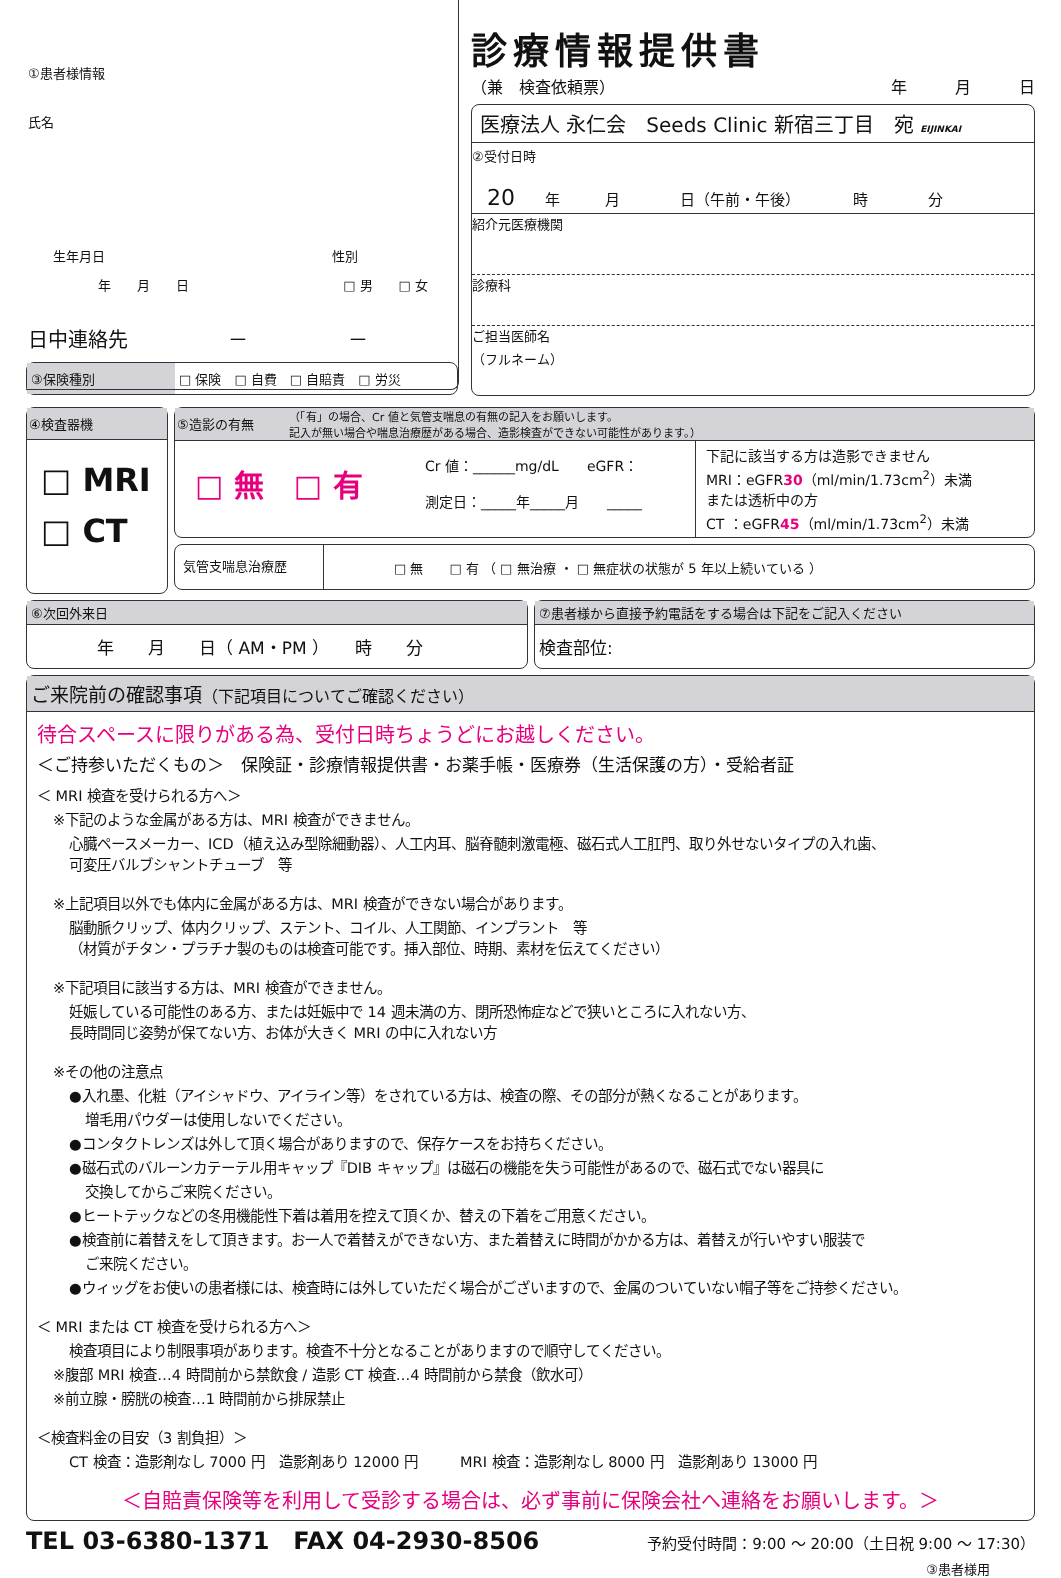①患者様情報
氏名
生年月日 性別
年　　月　　日 □ 男　　□ 女
日中連絡先　　　　　－　　　　　－
診療情報提供書
（兼　検査依頼票） 年　　　月　　　日
医療法人 永仁会　Seeds Clinic 新宿三丁目　宛 EIJINKAI
②受付日時
20　　年　　　月　　　　日（午前・午後）　　　　時　　　　分
紹介元医療機関
診療科
ご担当医師名
（フルネーム）
③保険種別 □ 保険　□ 自費　□ 自賠責　□ 労災
④検査器機
□ MRI
□ CT
⑤造影の有無
（「有」の場合、Cr 値と気管支喘息の有無の記入をお願いします。
記入が無い場合や喘息治療歴がある場合、造影検査ができない可能性があります。）
□ 無　□ 有
Cr 値：______mg/dL　　eGFR：
測定日：_____年_____月　　_____
下記に該当する方は造影できません
MRI：eGFR30（ml/min/1.73cm<sup>2</sup>）未満
または透析中の方
CT ：eGFR45（ml/min/1.73cm<sup>2</sup>）未満
気管支喘息治療歴
□ 無　　□ 有 （ □ 無治療 ・ □ 無症状の状態が 5 年以上続いている ）
⑥次回外来日
年　　月　　日（ AM・PM ）　　時　　分
⑦患者様から直接予約電話をする場合は下記をご記入ください
検査部位:
ご来院前の確認事項（下記項目についてご確認ください）
待合スペースに限りがある為、受付日時ちょうどにお越しください。
＜ご持参いただくもの＞　保険証・診療情報提供書・お薬手帳・医療券（生活保護の方）・受給者証
＜ MRI 検査を受けられる方へ＞
※下記のような金属がある方は、MRI 検査ができません。
心臓ペースメーカー、ICD（植え込み型除細動器）、人工内耳、脳脊髄刺激電極、磁石式人工肛門、取り外せないタイプの入れ歯、
可変圧バルブシャントチューブ　等
※上記項目以外でも体内に金属がある方は、MRI 検査ができない場合があります。
脳動脈クリップ、体内クリップ、ステント、コイル、人工関節、インプラント　等
（材質がチタン・プラチナ製のものは検査可能です。挿入部位、時期、素材を伝えてください）
※下記項目に該当する方は、MRI 検査ができません。
妊娠している可能性のある方、または妊娠中で 14 週未満の方、閉所恐怖症などで狭いところに入れない方、
長時間同じ姿勢が保てない方、お体が大きく MRI の中に入れない方
※その他の注意点
●入れ墨、化粧（アイシャドウ、アイライン等）をされている方は、検査の際、その部分が熱くなることがあります。
増毛用パウダーは使用しないでください。
●コンタクトレンズは外して頂く場合がありますので、保存ケースをお持ちください。
●磁石式のバルーンカテーテル用キャップ『DIB キャップ』は磁石の機能を失う可能性があるので、磁石式でない器具に
交換してからご来院ください。
●ヒートテックなどの冬用機能性下着は着用を控えて頂くか、替えの下着をご用意ください。
●検査前に着替えをして頂きます。お一人で着替えができない方、また着替えに時間がかかる方は、着替えが行いやすい服装で
ご来院ください。
●ウィッグをお使いの患者様には、検査時には外していただく場合がございますので、金属のついていない帽子等をご持参ください。
＜ MRI または CT 検査を受けられる方へ＞
検査項目により制限事項があります。検査不十分となることがありますので順守してください。
※腹部 MRI 検査…4 時間前から禁飲食 / 造影 CT 検査…4 時間前から禁食（飲水可）
※前立腺・膀胱の検査…1 時間前から排尿禁止
＜検査料金の目安（3 割負担）＞
CT 検査：造影剤なし 7000 円　造影剤あり 12000 円　　　MRI 検査：造影剤なし 8000 円　造影剤あり 13000 円
＜自賠責保険等を利用して受診する場合は、必ず事前に保険会社へ連絡をお願いします。＞
TEL 03-6380-1371　FAX 04-2930-8506 予約受付時間：9:00 ～ 20:00（土日祝 9:00 ～ 17:30）
③患者様用